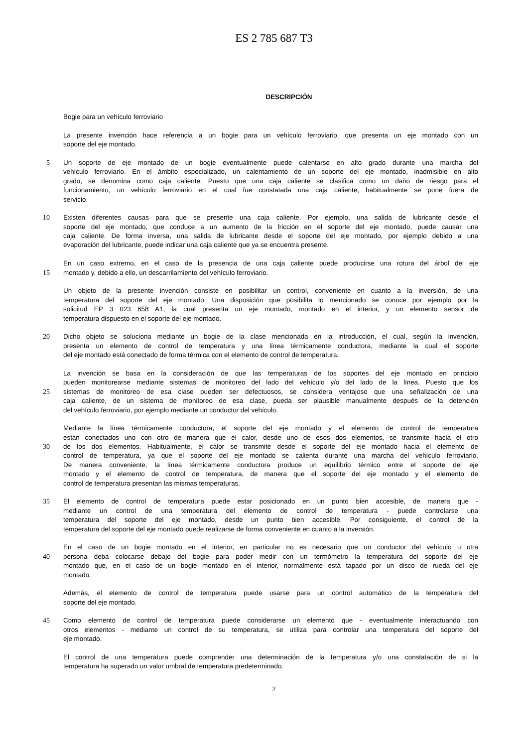ES 2 785 687 T3
DESCRIPCIÓN
Bogie para un vehículo ferroviario
La presente invención hace referencia a un bogie para un vehículo ferroviario, que presenta un eje montado con un
soporte del eje montado.
5 Un soporte de eje montado de un bogie eventualmente puede calentarse en alto grado durante una marcha del
vehículo ferroviario. En el ámbito especializado, un calentamiento de un soporte del eje montado, inadmisible en alto
grado, se denomina como caja caliente. Puesto que una caja caliente se clasifica como un daño de riesgo para el
funcionamiento, un vehículo ferroviario en el cual fue constatada una caja caliente, habitualmente se pone fuera de
servicio.
10 Existen diferentes causas para que se presente una caja caliente. Por ejemplo, una salida de lubricante desde el
soporte del eje montado, que conduce a un aumento de la fricción en el soporte del eje montado, puede causar una
caja caliente. De forma inversa, una salida de lubricante desde el soporte del eje montado, por ejemplo debido a una
evaporación del lubricante, puede indicar una caja caliente que ya se encuentra presente.
En un caso extremo, en el caso de la presencia de una caja caliente puede producirse una rotura del árbol del eje
15 montado y, debido a ello, un descarrilamiento del vehículo ferroviario.
Un objeto de la presente invención consiste en posibilitar un control, conveniente en cuanto a la inversión, de una
temperatura del soporte del eje montado. Una disposición que posibilita lo mencionado se conoce por ejemplo por la
solicitud EP 3 023 658 A1, la cual presenta un eje montado, montado en el interior, y un elemento sensor de
temperatura dispuesto en el soporte del eje montado.
20 Dicho objeto se soluciona mediante un bogie de la clase mencionada en la introducción, el cual, según la invención,
presenta un elemento de control de temperatura y una línea térmicamente conductora, mediante la cual el soporte
del eje montado está conectado de forma térmica con el elemento de control de temperatura.
La invención se basa en la consideración de que las temperaturas de los soportes del eje montado en principio
pueden monitorearse mediante sistemas de monitoreo del lado del vehículo y/o del lado de la línea. Puesto que los
25 sistemas de monitoreo de esa clase pueden ser defectuosos, se considera ventajoso que una señalización de una
caja caliente, de un sistema de monitoreo de esa clase, pueda ser plausible manualmente después de la detención
del vehículo ferroviario, por ejemplo mediante un conductor del vehículo.
Mediante la línea térmicamente conductora, el soporte del eje montado y el elemento de control de temperatura
están conectados uno con otro de manera que el calor, desde uno de esos dos elementos, se transmite hacia el otro
30 de los dos elementos. Habitualmente, el calor se transmite desde el soporte del eje montado hacia el elemento de
control de temperatura, ya que el soporte del eje montado se calienta durante una marcha del vehículo ferroviario.
De manera conveniente, la línea térmicamente conductora produce un equilibrio térmico entre el soporte del eje
montado y el elemento de control de temperatura, de manera que el soporte del eje montado y el elemento de
control de temperatura presentan las mismas temperaturas.
35 El elemento de control de temperatura puede estar posicionado en un punto bien accesible, de manera que -
mediante un control de una temperatura del elemento de control de temperatura - puede controlarse una
temperatura del soporte del eje montado, desde un punto bien accesible. Por consiguiente, el control de la
temperatura del soporte del eje montado puede realizarse de forma conveniente en cuanto a la inversión.
En el caso de un bogie montado en el interior, en particular no es necesario que un conductor del vehículo u otra
40 persona deba colocarse debajo del bogie para poder medir con un termómetro la temperatura del soporte del eje
montado que, en el caso de un bogie montado en el interior, normalmente está tapado por un disco de rueda del eje
montado.
Además, el elemento de control de temperatura puede usarse para un control automático de la temperatura del
soporte del eje montado.
45 Como elemento de control de temperatura puede considerarse un elemento que - eventualmente interactuando con
otros elementos - mediante un control de su temperatura, se utiliza para controlar una temperatura del soporte del
eje montado.
El control de una temperatura puede comprender una determinación de la temperatura y/o una constatación de si la
temperatura ha superado un valor umbral de temperatura predeterminado.
2